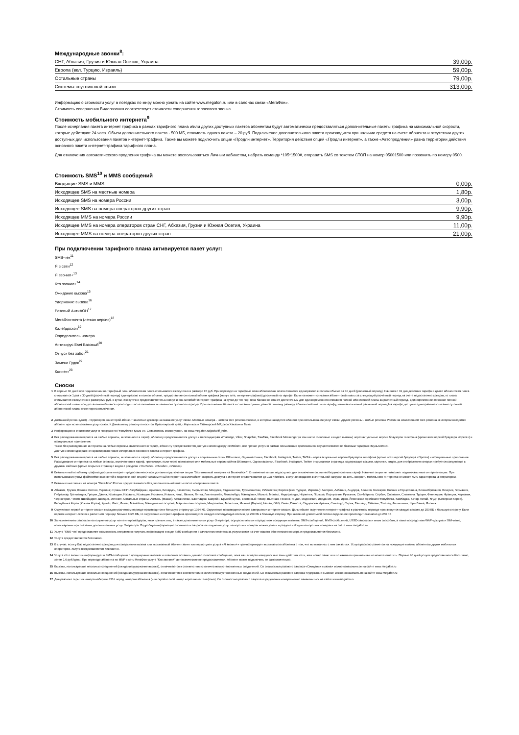Международные звонки<sup>8</sup>:
| СНГ, Абхазия, Грузия и Южная Осетия, Украина | 39,00р. |
| Европа (вкл. Турцию, Израиль) | 59,00р. |
| Остальные страны | 79,00р. |
| Системы спутниковой связи | 313,00р. |
Информацию о стоимости услуг в поездках по миру можно узнать на сайте www.megafon.ru или в салонах связи «МегаФон».
Стоимость совершения Видеозвонка соответствует стоимости совершения голосового звонка.
Стоимость мобильного интернета<sup>9</sup>
После исчерпания пакета интернет трафика в рамках тарифного плана и/или других доступных пакетов абонентам будут автоматически предоставляться дополнительные пакеты трафика на максимальной скорости, которые действуют 24 часа. Объем дополнительного пакета - 500 МБ, стоимость одного пакета – 20 руб. Подключение дополнительного пакета производится при наличии средств на счете абонента и отсутствии других доступных для использования пакетов интернет-трафика. Также вы можете подключить опции «Продли интернет». Территория действия опций «Продли интернет», а также «Автопродления» равна территории действия основного пакета интернет-трафика тарифного плана.
Для отключения автоматического продления трафика вы можете воспользоваться Личным кабинетом, набрать команду *105*1500#, отправить SMS со текстом СТОП на номер 05001500 или позвонить по номеру 0500.
Стоимость SMS<sup>10</sup> и MMS сообщений
| Входящие SMS и MMS | 0,00р. |
| Исходящее SMS на местные номера | 1,80р. |
| Исходящее SMS на номера России | 3,00р. |
| Исходящее SMS на номера операторов других стран | 9,90р. |
| Исходящее MMS на номера России | 9,90р. |
| Исходящее MMS на номера операторов стран СНГ, Абхазия, Грузия и Южная Осетия, Украина | 11,00р. |
| Исходящее MMS на номера операторов других стран | 21,00р. |
При подключении тарифного плана активируется пакет услуг:
SMS-чек<sup>11</sup>
Я в сети<sup>12</sup>
Я звонил+<sup>13</sup>
Кто звонил+<sup>14</sup>
Ожидание вызова<sup>15</sup>
Удержание вызова<sup>16</sup>
Разовый АнтиАОН<sup>17</sup>
МегаФон-почта (легкая версия)<sup>18</sup>
Калейдоскоп<sup>19</sup>
Определитель номера
Антивирус Eset Базовый<sup>20</sup>
Отпуск без забот<sup>21</sup>
Замени Гудок<sup>22</sup>
Коннект<sup>23</sup>
Сноски
| 1 | В первые 30 дней при подключении на тарифный план абонентская плата списывается ежесуточно в размере 15 руб. При переходе на тарифный план абонентская плата спишется единоразово в полном объеме за 30 дней (расчетный период). Начиная с 31 дня действия тарифа и далее абонентская плата списывается 1 раз в 30 дней (расчётный период) единоразово в полном объеме, предоставляется полный объем трафика (минут, sms, интернет-трафика) доступный на тарифе. Если на момент списания абонентской платы за следующий расчётный период на счете недостаточно средств, то плата списывается ежесуточно в размере20 руб. в сутки, ежесуточно предоставляется 23 минут и 683 мегабайт интернет-трафика на сутки до тех пор, пока баланс не станет достаточным для единовременного списания полной абонентской платы за расчетный период. Единовременное списание полной абонентской платы при достаточном балансе происходит после окончания оплаченного суточного периода. При пополнении баланса и списании суммы, равной полному размеру абонентской платы по тарифу, начинается новый расчетный период.На тарифе доступно единоразовое списание суточной абонентской платы ниже порога отключения. |
| 2 | Домашний регион (Дом) - территория, на которой абонент заключил договор на оказание услуг связи. Местные номера - номера того региона России, в котором находится абонент при использовании услуг связи. Другие регионы - любые регионы России за исключением того региона, в котором находится абонент при использовании услуг связи. К Домашнему региону относится: Красноярский край, г.Норильск и Таймырский МР, респ.Хакасия и Тыва. |
| 3 | Информацию о стоимости услуг в поездках по Республике Крым и г. Севастополь можно узнать на www.megafon.ru/go/tariff_Krim. |
| 4 | Без расходования интернета на любые сервисы, включенного в тариф, абоненту предоставляется доступ к мессенджерам WhatsApp, Viber, Snapchat, ТамТам, Facebook Messenger (в том числе голосовые и видео вызовы) через актуальные версии браузеров телефона (кроме всех версий браузера «Opera») и официальные приложения. Также без расходования интернета на любые сервисы, включенного в тариф, абоненту предоставляется доступ к мессенджеру «eMotion», все прочие услуги в рамках пользования приложением осуществляются по базовым тарифам «МультиФон». Доступ к мессенджерам не гарантирован после исчерпания основного пакета интернет-трафика. |
| 5 | Без расходования интернета на любые сервисы, включенного в тариф, абоненту предоставляется доступ к социальным сетям ВКонтакте, Одноклассники, Facebook, Instagram, Twitter, TikTok - через актуальные версии браузеров телефона (кроме всех версий браузера «Opera») и официальные приложения. Расходование интернета на любые сервисы, включенного в тариф, происходит, если через приложение или мобильные версии сайтов ВКонтакте, Одноклассники, Facebook, Instagram, Twitter открываются страницы, содержащие ссылки, картинки, видео, для отображения которых требуется соединение с другими сайтами (кроме открытия страниц с видео с ресурсов «YouTube», «Rutube», «Vimeo»). |
| 6 | Безлимитный по объему трафика доступ в интернет предоставляется при условии подключения опции "Безлимитный интернет на Включайся!". Отключение опции недоступно, для отключения опции необходимо сменить тариф. Наличие опции не позволяет подключать иные интернет-опции. При использовании услуг файлообменных сетей с подключенной опцией "Безлимитный интернет на Включайся!" скорость доступа в интернет ограничивается до 128 Кбит/сек. В случае создания значительной нагрузки на сеть, скорость мобильного Интернета не может быть гарантирована оператором. |
| 7 | Безлимитные звонки на номера "МегаФон" России предоставляются без дополнительной платы после исчерпания пакета. |
| 8 | Абхазия, Грузия, Южная Осетия, Украина; страны СНГ: Азербайджан, Армения, Беларусь, Казахстан, Кыргызстан, Молдова, Таджикистан, Туркменистан, Узбекистан; Европа (вкл. Турцию, Израиль): Австрия, Албания, Андорра, Бельгия, Болгария, Босния и Герцеговина, Великобритания, Венгрия, Германия, Гибралтар, Гренландия, Греция, Дания, Ирландия, Израиль, Исландия, Испания, Италия, Кипр, Латвия, Литва, Лихтенштейн, Люксембург, Македония, Мальта, Монако, Нидерланды, Норвегия, Польша, Португалия, Румыния, Сан-Марино, Сербия, Словакия, Словения, Турция, Финляндия, Франция, Хорватия, Черногория, Чехия, Швейцария, Швеция, Эстония. Остальные страны: Аомынь (Макао), Афганистан, Бангладеш, Бахрейн, Бруней; Бутан, Восточный Тимор, Вьетнам, Гонконг, Индия, Индонезия, Иордания, Ирак, Иран, Йеменская Арабская Республика, Камбоджа, Катар, Китай, КНДР (Северная Корея), Республика Корея (Южная Корея), Кувейт, Лаос, Ливан, Малайзия, Мальдивские острова, Маршалловы острова, Микронезия, Монголия, Мьянма (Бирма), Непал, ОАЭ, Оман, Пакиста, Саудовская Аравия, Сингапур, Сирия, Таиланд, Тайвань, Токелау, Филиппины, Шри-Ланка, Япония. |
| 9 | Округление первой интернет-сессии в каждом расчетном периоде производится в большую сторону до 1024 КБ. Округление производится после завершения интернет-сессии. Дальнейшее округление интернет-трафика в расчетном периоде производится каждую сессию до 250 КБ в большую сторону. Если первая интернет-сессия в расчетном периоде больше 1024 КБ, то округление интернет-трафика производится каждую последующую сессию до 250 КБ в большую сторону. При активной длительной сессии округление происходит ежечасно до 250 КБ. |
| 10 | За исключением запросов на получение услуг контент-провайдеров, иных третьих лиц, а также дополнительных услуг Оператора, осуществляемых посредством исходящих вызовов, SMS-сообщений, MMS-сообщений, USSD-запросов и иным способом, а также посредством WAP-доступа и SIM-меню, используемых при оказании дополнительных услуг Оператора. Подробную информацию о стоимости запроса на получение услуг на коротких номерах можно узнать в разделе «Услуги на коротких номерах» на сайте www.megafon.ru. |
| 11 | Услуга "SMS-чек" предоставляет возможность оперативно получать информацию в виде SMS-сообщения о зачислении платежа за услуги связи на счет вашего абонентского номера и предоставляется бесплатно. |
| 12 | Услуга предоставляется бесплатно. |
| 13 | В случае, если у Вас недостаточно средств для совершения вызова или вызываемый абонент занят или недоступен услуга «Я звонил+» проинформирует вызываемого абонента о том, что вы пытались с ним связаться. Услуга распространяется на исходящие вызовы абонентам других мобильных операторов. Услуга предоставляется бесплатно. |
| 14 | Услуга «Кто звонил+» информирует в SMS-сообщении о пропущенных вызовах и позволяет оставить для вас голосовое сообщение, пока ваш аппарат находится вне зоны действия сети, ваш номер занят или по каким-то причинам вы не можете ответить. Первые 90 дней услуга предоставляется бесплатно, затем 1,6 руб./день. При переходе абонента по MNP в сеть МегаФон услуга "Кто звонил+" автоматические не предоставляется. Абонент может подключить ее самостоятельно. |
| 15 | Вызовы, использующие несколько соединений (ожидание/удержание вызова), оплачиваются в соответствии с количеством установленных соединений. Со стоимостью разового запроса «Ожидания вызова» можно ознакомиться на сайте www.megafon.ru |
| 16 | Вызовы, использующие несколько соединений (ожидание/удержание вызова), оплачиваются в соответствии с количеством установленных соединений. Со стоимостью разового запроса «Удержание вызова» можно ознакомиться на сайте www.megafon.ru |
| 17 | Для разового скрытия номера наберите #31# перед номером абонента (или скройте свой номер через меню телефона). Со стоимостью разового запрета определения номера можно ознакомиться на сайте www.megafon.ru |